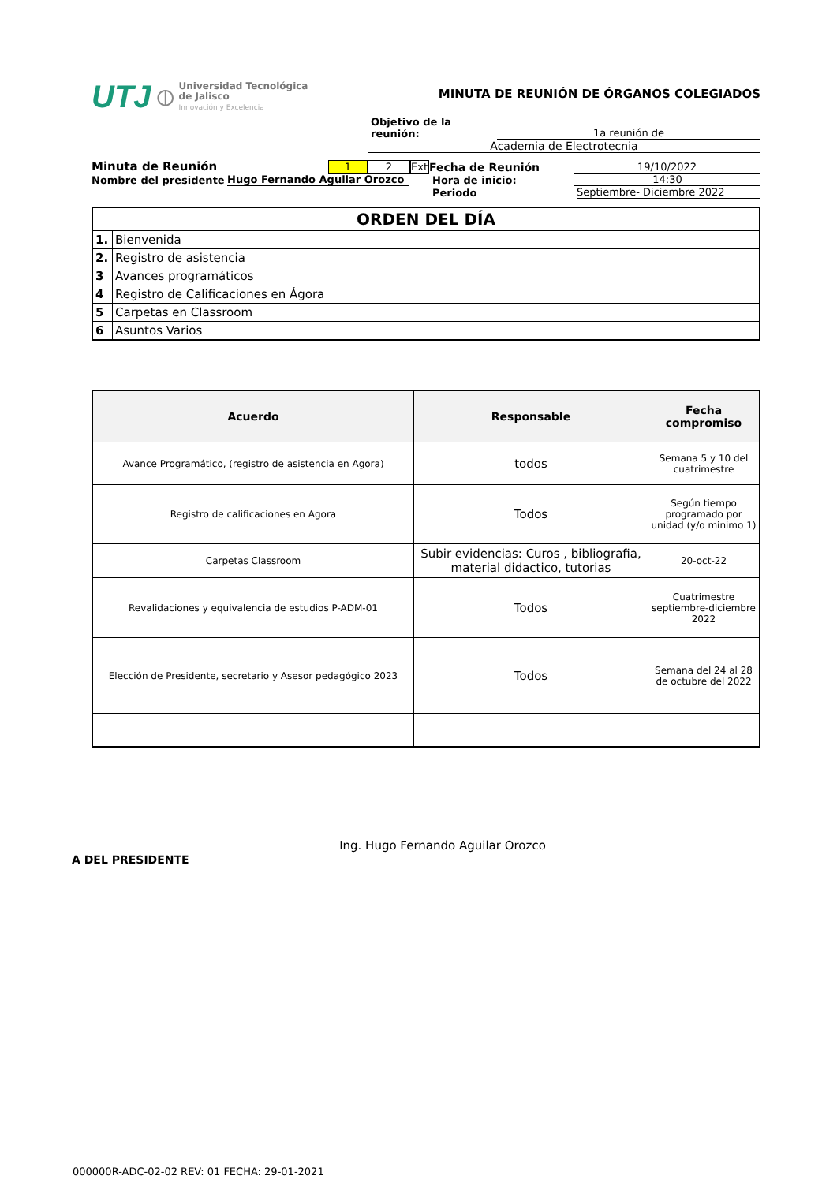UTJ ⦶
Universidad Tecnológica
de Jalisco
Innovación y Excelencia
MINUTA DE REUNIÓN DE ÓRGANOS COLEGIADOS
Objetivo de la reunión: 1a reunión de
Academia de Electrotecnia
Minuta de Reunión 1 2 Ext Fecha de Reunión 19/10/2022
Nombre del presidente Hugo Fernando Aguilar Orozco Hora de inicio: 14:30
Periodo Septiembre- Diciembre 2022
| ORDEN DEL DÍA | |
| 1. | Bienvenida |
| 2. | Registro de asistencia |
| 3 | Avances programáticos |
| 4 | Registro de Calificaciones en Ágora |
| 5 | Carpetas en Classroom |
| 6 | Asuntos Varios |
| Acuerdo | Responsable | Fecha compromiso |
| --- | --- | --- |
| Avance Programático, (registro de asistencia en Agora) | todos | Semana 5 y 10 del cuatrimestre |
| Registro de calificaciones en Agora | Todos | Según tiempo programado por unidad (y/o minimo 1) |
| Carpetas Classroom | Subir evidencias: Curos , bibliografia, material didactico, tutorias | 20-oct-22 |
| Revalidaciones y equivalencia de estudios P-ADM-01 | Todos | Cuatrimestre septiembre-diciembre 2022 |
| Elección de Presidente, secretario y Asesor pedagógico 2023 | Todos | Semana del 24 al 28 de octubre del 2022 |
Ing. Hugo Fernando Aguilar Orozco
A DEL PRESIDENTE
000000R-ADC-02-02 REV: 01 FECHA: 29-01-2021